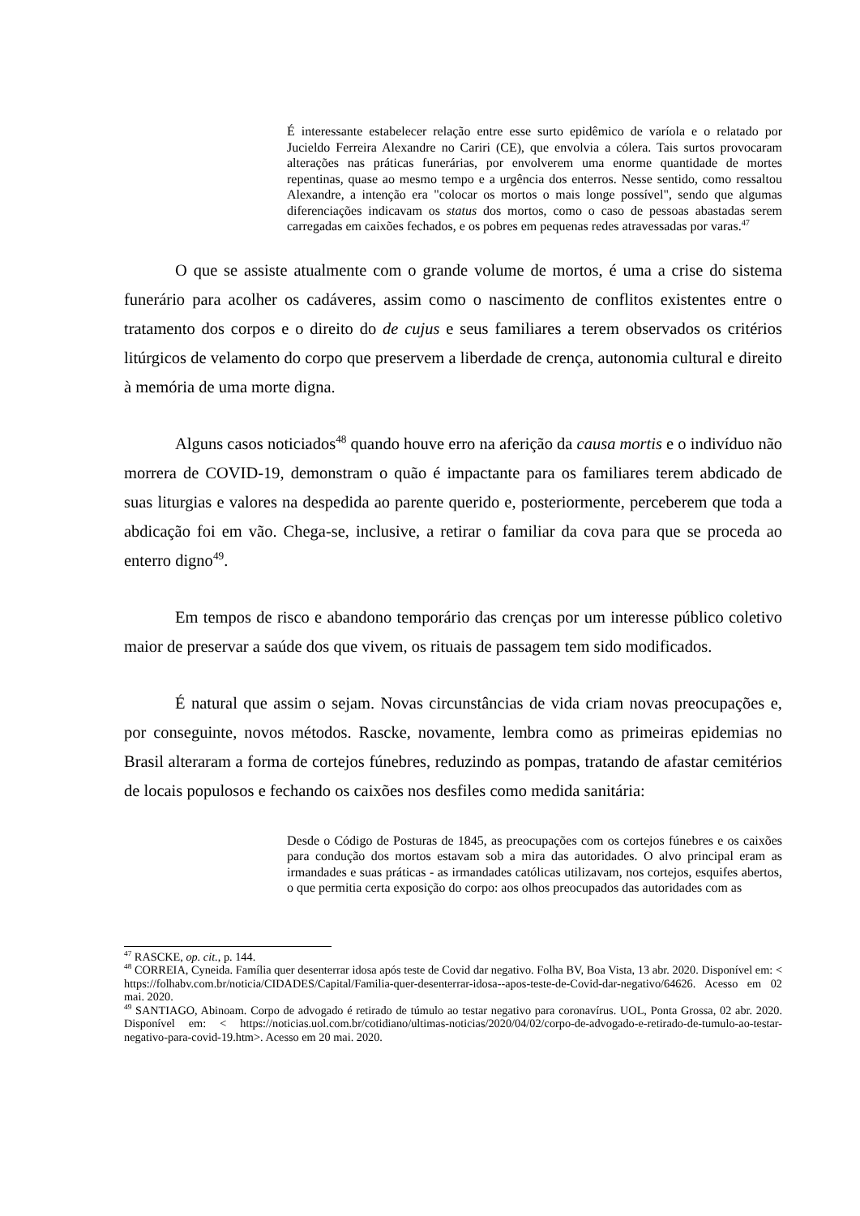É interessante estabelecer relação entre esse surto epidêmico de varíola e o relatado por Jucieldo Ferreira Alexandre no Cariri (CE), que envolvia a cólera. Tais surtos provocaram alterações nas práticas funerárias, por envolverem uma enorme quantidade de mortes repentinas, quase ao mesmo tempo e a urgência dos enterros. Nesse sentido, como ressaltou Alexandre, a intenção era "colocar os mortos o mais longe possível", sendo que algumas diferenciações indicavam os status dos mortos, como o caso de pessoas abastadas serem carregadas em caixões fechados, e os pobres em pequenas redes atravessadas por varas.<sup>47</sup>
O que se assiste atualmente com o grande volume de mortos, é uma a crise do sistema funerário para acolher os cadáveres, assim como o nascimento de conflitos existentes entre o tratamento dos corpos e o direito do de cujus e seus familiares a terem observados os critérios litúrgicos de velamento do corpo que preservem a liberdade de crença, autonomia cultural e direito à memória de uma morte digna.
Alguns casos noticiados<sup>48</sup> quando houve erro na aferição da causa mortis e o indivíduo não morrera de COVID-19, demonstram o quão é impactante para os familiares terem abdicado de suas liturgias e valores na despedida ao parente querido e, posteriormente, perceberem que toda a abdicação foi em vão. Chega-se, inclusive, a retirar o familiar da cova para que se proceda ao enterro digno<sup>49</sup>.
Em tempos de risco e abandono temporário das crenças por um interesse público coletivo maior de preservar a saúde dos que vivem, os rituais de passagem tem sido modificados.
É natural que assim o sejam. Novas circunstâncias de vida criam novas preocupações e, por conseguinte, novos métodos. Rascke, novamente, lembra como as primeiras epidemias no Brasil alteraram a forma de cortejos fúnebres, reduzindo as pompas, tratando de afastar cemitérios de locais populosos e fechando os caixões nos desfiles como medida sanitária:
Desde o Código de Posturas de 1845, as preocupações com os cortejos fúnebres e os caixões para condução dos mortos estavam sob a mira das autoridades. O alvo principal eram as irmandades e suas práticas - as irmandades católicas utilizavam, nos cortejos, esquifes abertos, o que permitia certa exposição do corpo: aos olhos preocupados das autoridades com as
<sup>47</sup> RASCKE, op. cit., p. 144.
<sup>48</sup> CORREIA, Cyneida. Família quer desenterrar idosa após teste de Covid dar negativo. Folha BV, Boa Vista, 13 abr. 2020. Disponível em: < https://folhabv.com.br/noticia/CIDADES/Capital/Familia-quer-desenterrar-idosa--apos-teste-de-Covid-dar-negativo/64626. Acesso em 02 mai. 2020.
<sup>49</sup> SANTIAGO, Abinoam. Corpo de advogado é retirado de túmulo ao testar negativo para coronavírus. UOL, Ponta Grossa, 02 abr. 2020. Disponível em: < https://noticias.uol.com.br/cotidiano/ultimas-noticias/2020/04/02/corpo-de-advogado-e-retirado-de-tumulo-ao-testar-negativo-para-covid-19.htm>. Acesso em 20 mai. 2020.